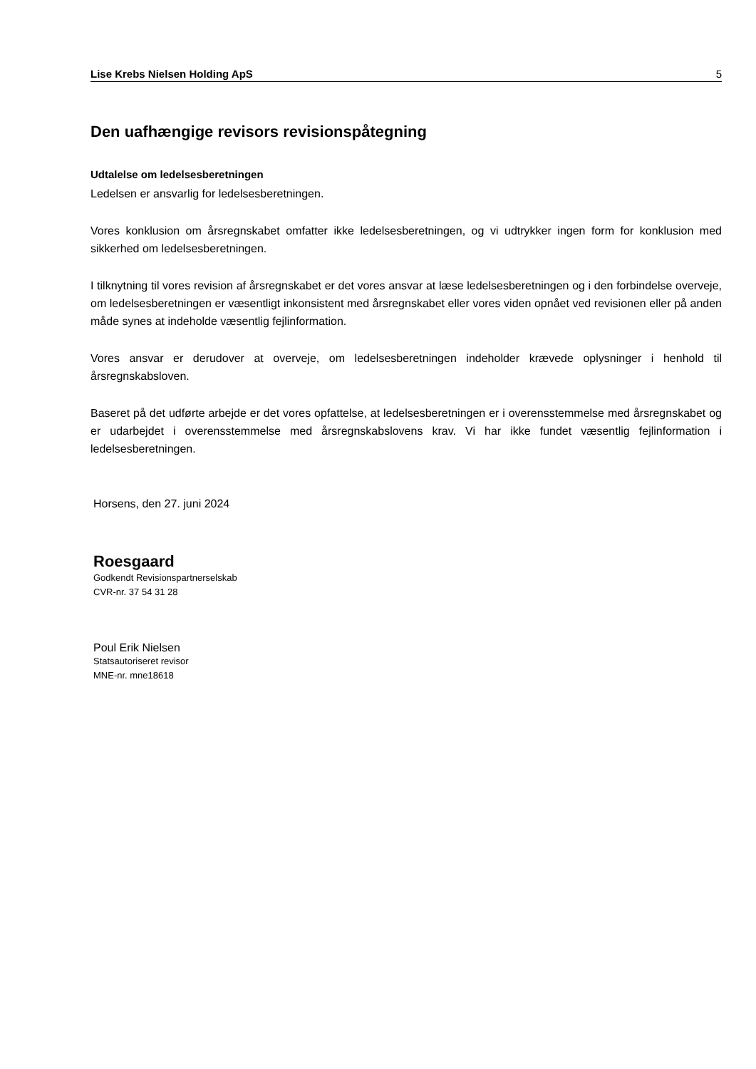Lise Krebs Nielsen Holding ApS 5
Den uafhængige revisors revisionspåtegning
Udtalelse om ledelsesberetningen
Ledelsen er ansvarlig for ledelsesberetningen.
Vores konklusion om årsregnskabet omfatter ikke ledelsesberetningen, og vi udtrykker ingen form for konklusion med sikkerhed om ledelsesberetningen.
I tilknytning til vores revision af årsregnskabet er det vores ansvar at læse ledelsesberetningen og i den forbindelse overveje, om ledelsesberetningen er væsentligt inkonsistent med årsregnskabet eller vores viden opnået ved revisionen eller på anden måde synes at indeholde væsentlig fejlinformation.
Vores ansvar er derudover at overveje, om ledelsesberetningen indeholder krævede oplysninger i henhold til årsregnskabsloven.
Baseret på det udførte arbejde er det vores opfattelse, at ledelsesberetningen er i overensstemmelse med årsregnskabet og er udarbejdet i overensstemmelse med årsregnskabslovens krav. Vi har ikke fundet væsentlig fejlinformation i ledelsesberetningen.
Horsens, den 27. juni 2024
Roesgaard
Godkendt Revisionspartnerselskab
CVR-nr. 37 54 31 28
Poul Erik Nielsen
Statsautoriseret revisor
MNE-nr. mne18618